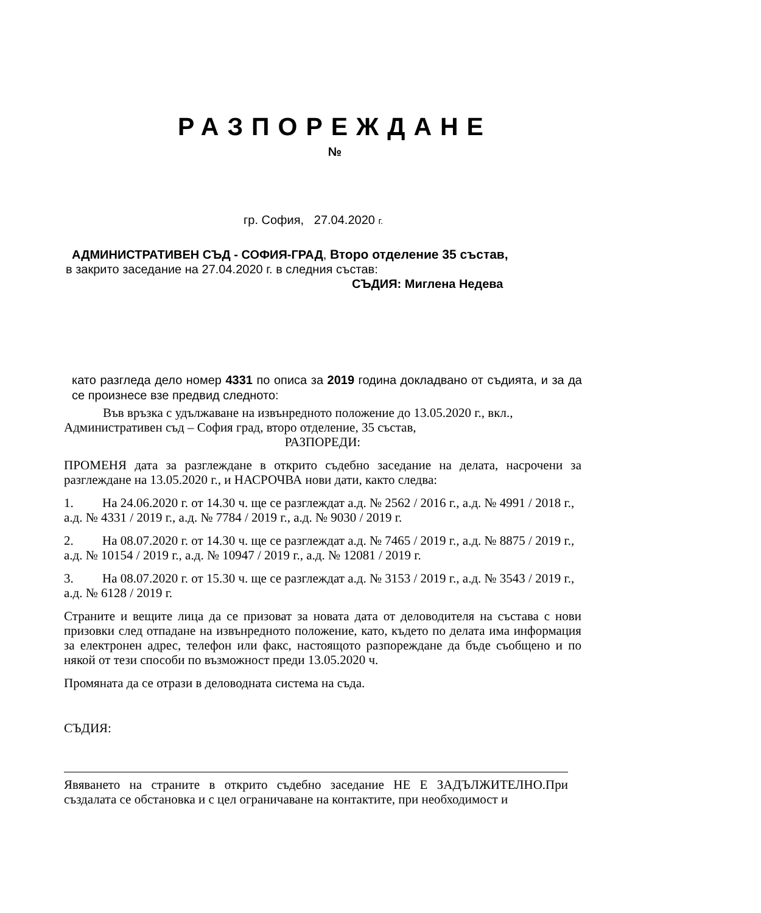РАЗПОРЕЖДАНЕ
№
гр. София, 27.04.2020 г.
АДМИНИСТРАТИВЕН СЪД - СОФИЯ-ГРАД, Второ отделение 35 състав,
в закрито заседание на 27.04.2020 г. в следния състав:
СЪДИЯ: Миглена Недева
като разгледа дело номер 4331 по описа за 2019 година докладвано от съдията, и за да се произнесе взе предвид следното:
Във връзка с удължаване на извънредното положение до 13.05.2020 г., вкл., Административен съд – София град, второ отделение, 35 състав,
РАЗПОРЕДИ:
ПРОМЕНЯ дата за разглеждане в открито съдебно заседание на делата, насрочени за разглеждане на 13.05.2020 г., и НАСРОЧВА нови дати, както следва:
1. На 24.06.2020 г. от 14.30 ч. ще се разглеждат а.д. № 2562 / 2016 г., а.д. № 4991 / 2018 г., а.д. № 4331 / 2019 г., а.д. № 7784 / 2019 г., а.д. № 9030 / 2019 г.
2. На 08.07.2020 г. от 14.30 ч. ще се разглеждат а.д. № 7465 / 2019 г., а.д. № 8875 / 2019 г., а.д. № 10154 / 2019 г., а.д. № 10947 / 2019 г., а.д. № 12081 / 2019 г.
3. На 08.07.2020 г. от 15.30 ч. ще се разглеждат а.д. № 3153 / 2019 г., а.д. № 3543 / 2019 г., а.д. № 6128 / 2019 г.
Страните и вещите лица да се призоват за новата дата от деловодителя на състава с нови призовки след отпадане на извънредното положение, като, където по делата има информация за електронен адрес, телефон или факс, настоящото разпореждане да бъде съобщено и по някой от тези способи по възможност преди 13.05.2020 ч.
Промяната да се отрази в деловодната система на съда.
СЪДИЯ:
Явяването на страните в открито съдебно заседание НЕ Е ЗАДЪЛЖИТЕЛНО.При създалата се обстановка и с цел ограничаване на контактите, при необходимост и